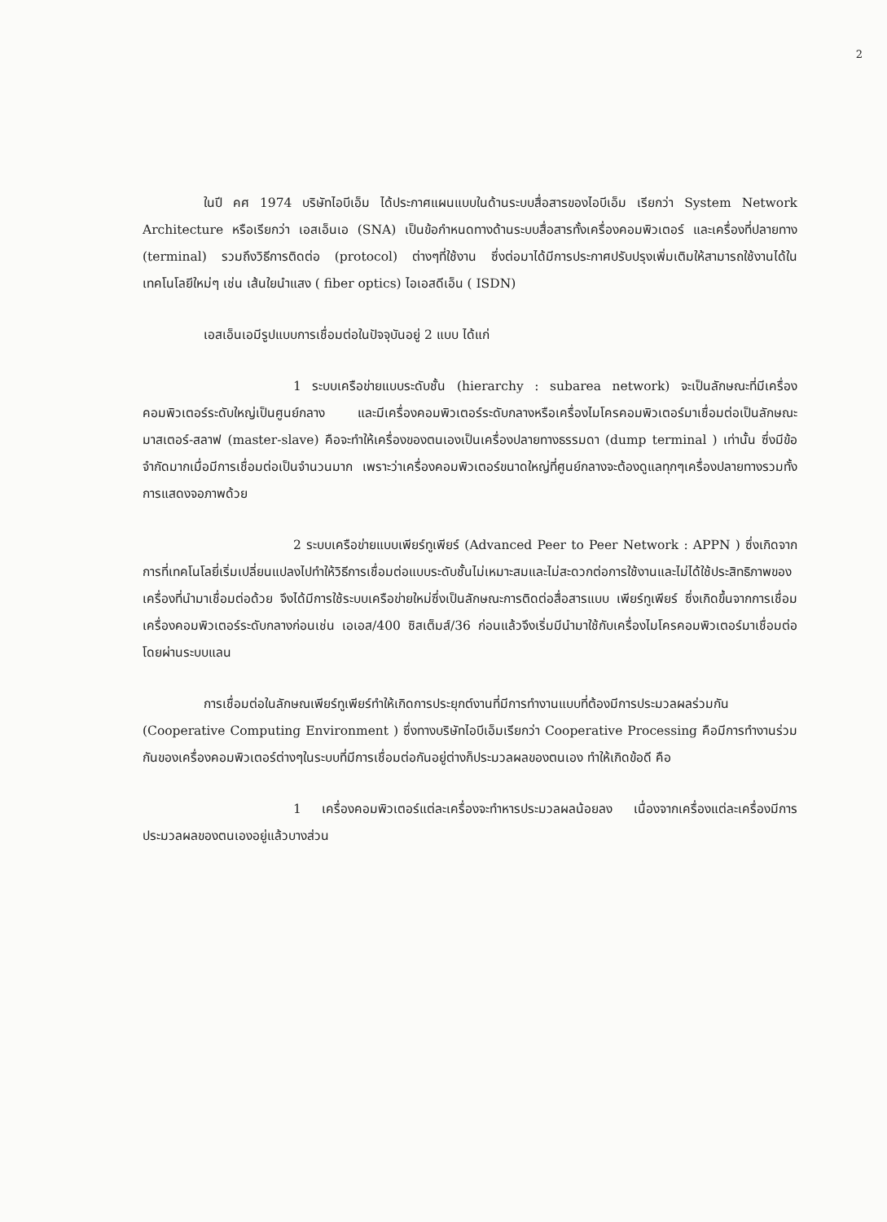2
ในปี คศ 1974 บริษัทไอบีเอ็ม ได้ประกาศแผนแบบในด้านระบบสื่อสารของไอบีเอ็ม เรียกว่า System Network Architecture หรือเรียกว่า เอสเอ็นเอ (SNA) เป็นข้อกำหนดทางด้านระบบสื่อสารทั้งเครื่องคอมพิวเตอร์ และเครื่องที่ปลายทาง (terminal) รวมถึงวิธีการติดต่อ (protocol) ต่างๆที่ใช้งาน ซึ่งต่อมาได้มีการประกาศปรับปรุงเพิ่มเติมให้สามารถใช้งานได้ในเทคโนโลยีใหม่ๆ เช่น เส้นใยนำแสง ( fiber optics) ไอเอสดีเอ็น ( ISDN)
เอสเอ็นเอมีรูปแบบการเชื่อมต่อในปัจจุบันอยู่ 2 แบบ ได้แก่
1 ระบบเครือข่ายแบบระดับชั้น (hierarchy : subarea network) จะเป็นลักษณะที่มีเครื่องคอมพิวเตอร์ระดับใหญ่เป็นศูนย์กลาง และมีเครื่องคอมพิวเตอร์ระดับกลางหรือเครื่องไมโครคอมพิวเตอร์มาเชื่อมต่อเป็นลักษณะ มาสเตอร์-สลาฟ (master-slave) คือจะทำให้เครื่องของตนเองเป็นเครื่องปลายทางธรรมดา (dump terminal ) เท่านั้น ซึ่งมีข้อจำกัดมากเมื่อมีการเชื่อมต่อเป็นจำนวนมาก เพราะว่าเครื่องคอมพิวเตอร์ขนาดใหญ่ที่ศูนย์กลางจะต้องดูแลทุกๆเครื่องปลายทางรวมทั้งการแสดงจอภาพด้วย
2 ระบบเครือข่ายแบบเพียร์ทูเพียร์ (Advanced Peer to Peer Network : APPN ) ซึ่งเกิดจากการที่เทคโนโลยี่เริ่มเปลี่ยนแปลงไปทำให้วิธีการเชื่อมต่อแบบระดับชั้นไม่เหมาะสมและไม่สะดวกต่อการใช้งานและไม่ได้ใช้ประสิทธิภาพของเครื่องที่นำมาเชื่อมต่อด้วย จึงได้มีการใช้ระบบเครือข่ายใหม่ซึ่งเป็นลักษณะการติดต่อสื่อสารแบบ เพียร์ทูเพียร์ ซึ่งเกิดขึ้นจากการเชื่อมเครื่องคอมพิวเตอร์ระดับกลางก่อนเช่น เอเอส/400 ซิสเต็มส์/36 ก่อนแล้วจึงเริ่มมีนำมาใช้กับเครื่องไมโครคอมพิวเตอร์มาเชื่อมต่อโดยผ่านระบบแลน
การเชื่อมต่อในลักษณเพียร์ทูเพียร์ทำให้เกิดการประยุกต์งานที่มีการทำงานแบบที่ต้องมีการประมวลผลร่วมกัน (Cooperative Computing Environment ) ซึ่งทางบริษัทไอบีเอ็มเรียกว่า Cooperative Processing คือมีการทำงานร่วมกันของเครื่องคอมพิวเตอร์ต่างๆในระบบที่มีการเชื่อมต่อกันอยู่ต่างก็ประมวลผลของตนเอง ทำให้เกิดข้อดี คือ
1 เครื่องคอมพิวเตอร์แต่ละเครื่องจะทำหารประมวลผลน้อยลง เนื่องจากเครื่องแต่ละเครื่องมีการประมวลผลของตนเองอยู่แล้วบางส่วน